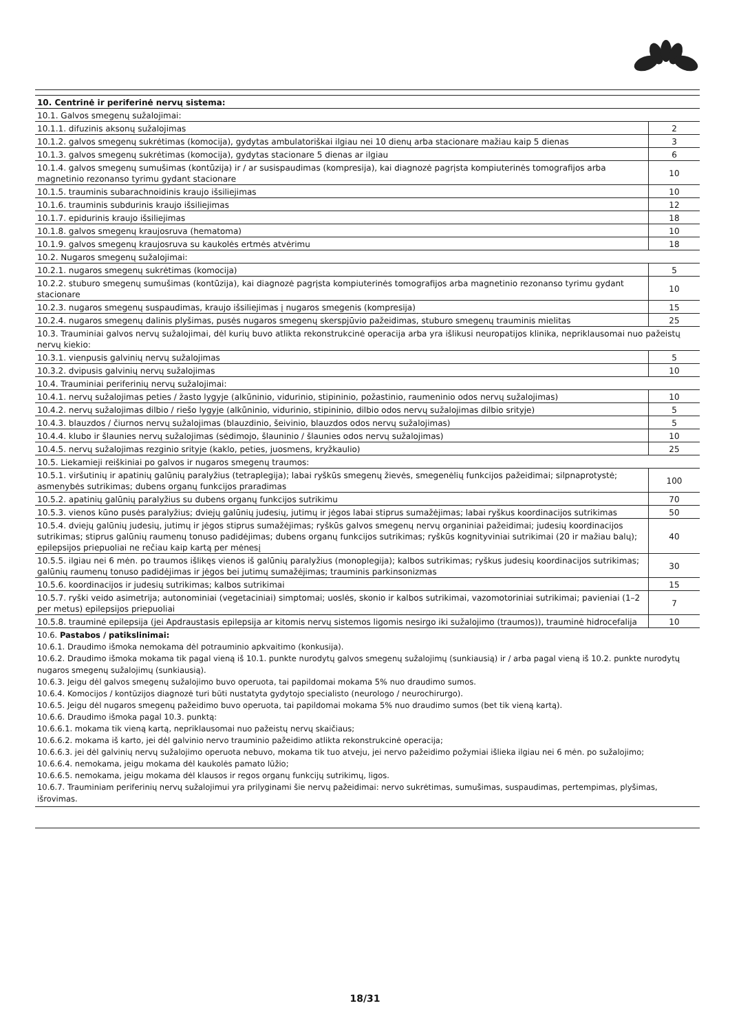| 10. Centrinė ir periferinė nervų sistema: | |
| 10.1. Galvos smegenų sužalojimai: | |
| 10.1.1. difuzinis aksonų sužalojimas | 2 |
| 10.1.2. galvos smegenų sukrėtimas (komocija), gydytas ambulatoriškai ilgiau nei 10 dienų arba stacionare mažiau kaip 5 dienas | 3 |
| 10.1.3. galvos smegenų sukrėtimas (komocija), gydytas stacionare 5 dienas ar ilgiau | 6 |
| 10.1.4. galvos smegenų sumušimas (kontūzija) ir / ar susispaudimas (kompresija), kai diagnozė pagrįsta kompiuterinės tomografijos arba magnetinio rezonanso tyrimu gydant stacionare | 10 |
| 10.1.5. trauminis subarachnoidinis kraujo išsiliejimas | 10 |
| 10.1.6. trauminis subdurinis kraujo išsiliejimas | 12 |
| 10.1.7. epidurinis kraujo išsiliejimas | 18 |
| 10.1.8. galvos smegenų kraujosruva (hematoma) | 10 |
| 10.1.9. galvos smegenų kraujosruva su kaukolės ertmės atvėrimu | 18 |
| 10.2. Nugaros smegenų sužalojimai: | |
| 10.2.1. nugaros smegenų sukrėtimas (komocija) | 5 |
| 10.2.2. stuburo smegenų sumušimas (kontūzija), kai diagnozė pagrįsta kompiuterinės tomografijos arba magnetinio rezonanso tyrimu gydant stacionare | 10 |
| 10.2.3. nugaros smegenų suspaudimas, kraujo išsiliejimas į nugaros smegenis (kompresija) | 15 |
| 10.2.4. nugaros smegenų dalinis plyšimas, pusės nugaros smegenų skerspjūvio pažeidimas, stuburo smegenų trauminis mielitas | 25 |
| 10.3. Trauminiai galvos nervų sužalojimai, dėl kurių buvo atlikta rekonstrukcinė operacija arba yra išlikusi neuropatijos klinika, nepriklausomai nuo pažeistų nervų kiekio: | |
| 10.3.1. vienpusis galvinių nervų sužalojimas | 5 |
| 10.3.2. dvipusis galvinių nervų sužalojimas | 10 |
| 10.4. Trauminiai periferinių nervų sužalojimai: | |
| 10.4.1. nervų sužalojimas peties / žasto lygyje (alkūninio, vidurinio, stipininio, požastinio, raumeninio odos nervų sužalojimas) | 10 |
| 10.4.2. nervų sužalojimas dilbio / riešo lygyje (alkūninio, vidurinio, stipininio, dilbio odos nervų sužalojimas dilbio srityje) | 5 |
| 10.4.3. blauzdos / čiurnos nervų sužalojimas (blauzdinio, šeivinio, blauzdos odos nervų sužalojimas) | 5 |
| 10.4.4. klubo ir šlaunies nervų sužalojimas (sėdimojo, šlauninio / šlaunies odos nervų sužalojimas) | 10 |
| 10.4.5. nervų sužalojimas rezginio srityje (kaklo, peties, juosmens, kryžkaulio) | 25 |
| 10.5. Liekamieji reiškiniai po galvos ir nugaros smegenų traumos: | |
| 10.5.1. viršutinių ir apatinių galūnių paralyžius (tetraplegija); labai ryškūs smegenų žievės, smegenėlių funkcijos pažeidimai; silpnaprotystė; asmenybės sutrikimas; dubens organų funkcijos praradimas | 100 |
| 10.5.2. apatinių galūnių paralyžius su dubens organų funkcijos sutrikimu | 70 |
| 10.5.3. vienos kūno pusės paralyžius; dviejų galūnių judesių, jutimų ir jėgos labai stiprus sumažėjimas; labai ryškus koordinacijos sutrikimas | 50 |
| 10.5.4. dviejų galūnių judesių, jutimų ir jėgos stiprus sumažėjimas; ryškūs galvos smegenų nervų organiniai pažeidimai; judesių koordinacijos sutrikimas; stiprus galūnių raumenų tonuso padidėjimas; dubens organų funkcijos sutrikimas; ryškūs kognityviniai sutrikimai (20 ir mažiau balų); epilepsijos priepuoliai ne rečiau kaip kartą per mėnesį | 40 |
| 10.5.5. ilgiau nei 6 mėn. po traumos išlikęs vienos iš galūnių paralyžius (monoplegija); kalbos sutrikimas; ryškus judesių koordinacijos sutrikimas; galūnių raumenų tonuso padidėjimas ir jėgos bei jutimų sumažėjimas; trauminis parkinsonizmas | 30 |
| 10.5.6. koordinacijos ir judesių sutrikimas; kalbos sutrikimai | 15 |
| 10.5.7. ryški veido asimetrija; autonominiai (vegetaciniai) simptomai; uoslės, skonio ir kalbos sutrikimai, vazomotoriniai sutrikimai; pavieniai (1–2 per metus) epilepsijos priepuoliai | 7 |
| 10.5.8. trauminė epilepsija (jei Apdraustasis epilepsija ar kitomis nervų sistemos ligomis nesirgo iki sužalojimo (traumos)), trauminė hidrocefalija | 10 |
10.6. Pastabos / patikslinimai:
10.6.1. Draudimo išmoka nemokama dėl potrauminio apkvaitimo (konkusija).
10.6.2. Draudimo išmoka mokama tik pagal vieną iš 10.1. punkte nurodytų galvos smegenų sužalojimų (sunkiausią) ir / arba pagal vieną iš 10.2. punkte nurodytų nugaros smegenų sužalojimų (sunkiausią).
10.6.3. Jeigu dėl galvos smegenų sužalojimo buvo operuota, tai papildomai mokama 5% nuo draudimo sumos.
10.6.4. Komocijos / kontūzijos diagnozė turi būti nustatyta gydytojo specialisto (neurologo / neurochirurgo).
10.6.5. Jeigu dėl nugaros smegenų pažeidimo buvo operuota, tai papildomai mokama 5% nuo draudimo sumos (bet tik vieną kartą).
10.6.6. Draudimo išmoka pagal 10.3. punktą:
10.6.6.1. mokama tik vieną kartą, nepriklausomai nuo pažeistų nervų skaičiaus;
10.6.6.2. mokama iš karto, jei dėl galvinio nervo trauminio pažeidimo atlikta rekonstrukcinė operacija;
10.6.6.3. jei dėl galvinių nervų sužalojimo operuota nebuvo, mokama tik tuo atveju, jei nervo pažeidimo požymiai išlieka ilgiau nei 6 mėn. po sužalojimo;
10.6.6.4. nemokama, jeigu mokama dėl kaukolės pamato lūžio;
10.6.6.5. nemokama, jeigu mokama dėl klausos ir regos organų funkcijų sutrikimų, ligos.
10.6.7. Trauminiam periferinių nervų sužalojimui yra prilyginami šie nervų pažeidimai: nervo sukrėtimas, sumušimas, suspaudimas, pertempimas, plyšimas, išrovimas.
18/31